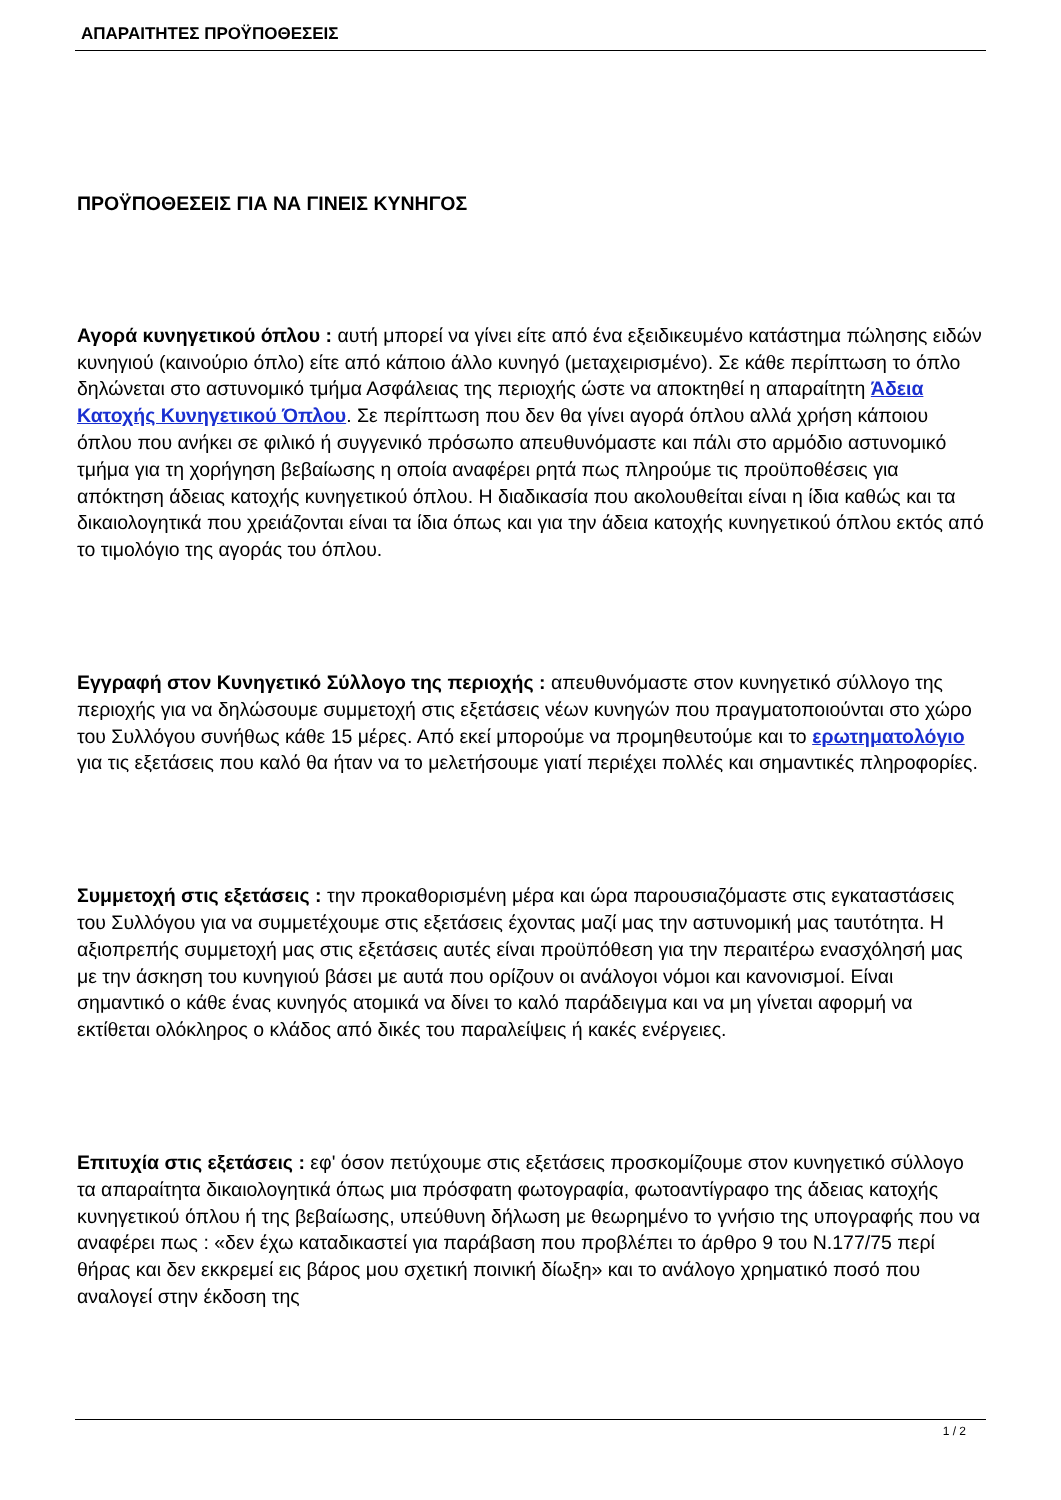ΑΠΑΡΑΙΤΗΤΕΣ ΠΡΟΫΠΟΘΕΣΕΙΣ
ΠΡΟΫΠΟΘΕΣΕΙΣ ΓΙΑ ΝΑ ΓΙΝΕΙΣ ΚΥΝΗΓΟΣ
Αγορά κυνηγετικού όπλου : αυτή μπορεί να γίνει είτε από ένα εξειδικευμένο κατάστημα πώλησης ειδών κυνηγιού (καινούριο όπλο) είτε από κάποιο άλλο κυνηγό (μεταχειρισμένο). Σε κάθε περίπτωση το όπλο δηλώνεται στο αστυνομικό τμήμα Ασφάλειας της περιοχής ώστε να αποκτηθεί η απαραίτητη Άδεια Κατοχής Κυνηγετικού Όπλου. Σε περίπτωση που δεν θα γίνει αγορά όπλου αλλά χρήση κάποιου όπλου που ανήκει σε φιλικό ή συγγενικό πρόσωπο απευθυνόμαστε και πάλι στο αρμόδιο αστυνομικό τμήμα για τη χορήγηση βεβαίωσης η οποία αναφέρει ρητά πως πληρούμε τις προϋποθέσεις για απόκτηση άδειας κατοχής κυνηγετικού όπλου. Η διαδικασία που ακολουθείται είναι η ίδια καθώς και τα δικαιολογητικά που χρειάζονται είναι τα ίδια όπως και για την άδεια κατοχής κυνηγετικού όπλου εκτός από το τιμολόγιο της αγοράς του όπλου.
Εγγραφή στον Κυνηγετικό Σύλλογο της περιοχής : απευθυνόμαστε στον κυνηγετικό σύλλογο της περιοχής για να δηλώσουμε συμμετοχή στις εξετάσεις νέων κυνηγών που πραγματοποιούνται στο χώρο του Συλλόγου συνήθως κάθε 15 μέρες. Από εκεί μπορούμε να προμηθευτούμε και το ερωτηματολόγιο για τις εξετάσεις που καλό θα ήταν να το μελετήσουμε γιατί περιέχει πολλές και σημαντικές πληροφορίες.
Συμμετοχή στις εξετάσεις : την προκαθορισμένη μέρα και ώρα παρουσιαζόμαστε στις εγκαταστάσεις του Συλλόγου για να συμμετέχουμε στις εξετάσεις έχοντας μαζί μας την αστυνομική μας ταυτότητα. Η αξιοπρεπής συμμετοχή μας στις εξετάσεις αυτές είναι προϋπόθεση για την περαιτέρω ενασχόλησή μας με την άσκηση του κυνηγιού βάσει με αυτά που ορίζουν οι ανάλογοι νόμοι και κανονισμοί. Είναι σημαντικό ο κάθε ένας κυνηγός ατομικά να δίνει το καλό παράδειγμα και να μη γίνεται αφορμή να εκτίθεται ολόκληρος ο κλάδος από δικές του παραλείψεις ή κακές ενέργειες.
Επιτυχία στις εξετάσεις : εφ' όσον πετύχουμε στις εξετάσεις προσκομίζουμε στον κυνηγετικό σύλλογο τα απαραίτητα δικαιολογητικά όπως μια πρόσφατη φωτογραφία, φωτοαντίγραφο της άδειας κατοχής κυνηγετικού όπλου ή της βεβαίωσης, υπεύθυνη δήλωση με θεωρημένο το γνήσιο της υπογραφής που να αναφέρει πως : «δεν έχω καταδικαστεί για παράβαση που προβλέπει το άρθρο 9 του Ν.177/75 περί θήρας και δεν εκκρεμεί εις βάρος μου σχετική ποινική δίωξη» και το ανάλογο χρηματικό ποσό που αναλογεί στην έκδοση της
1 / 2